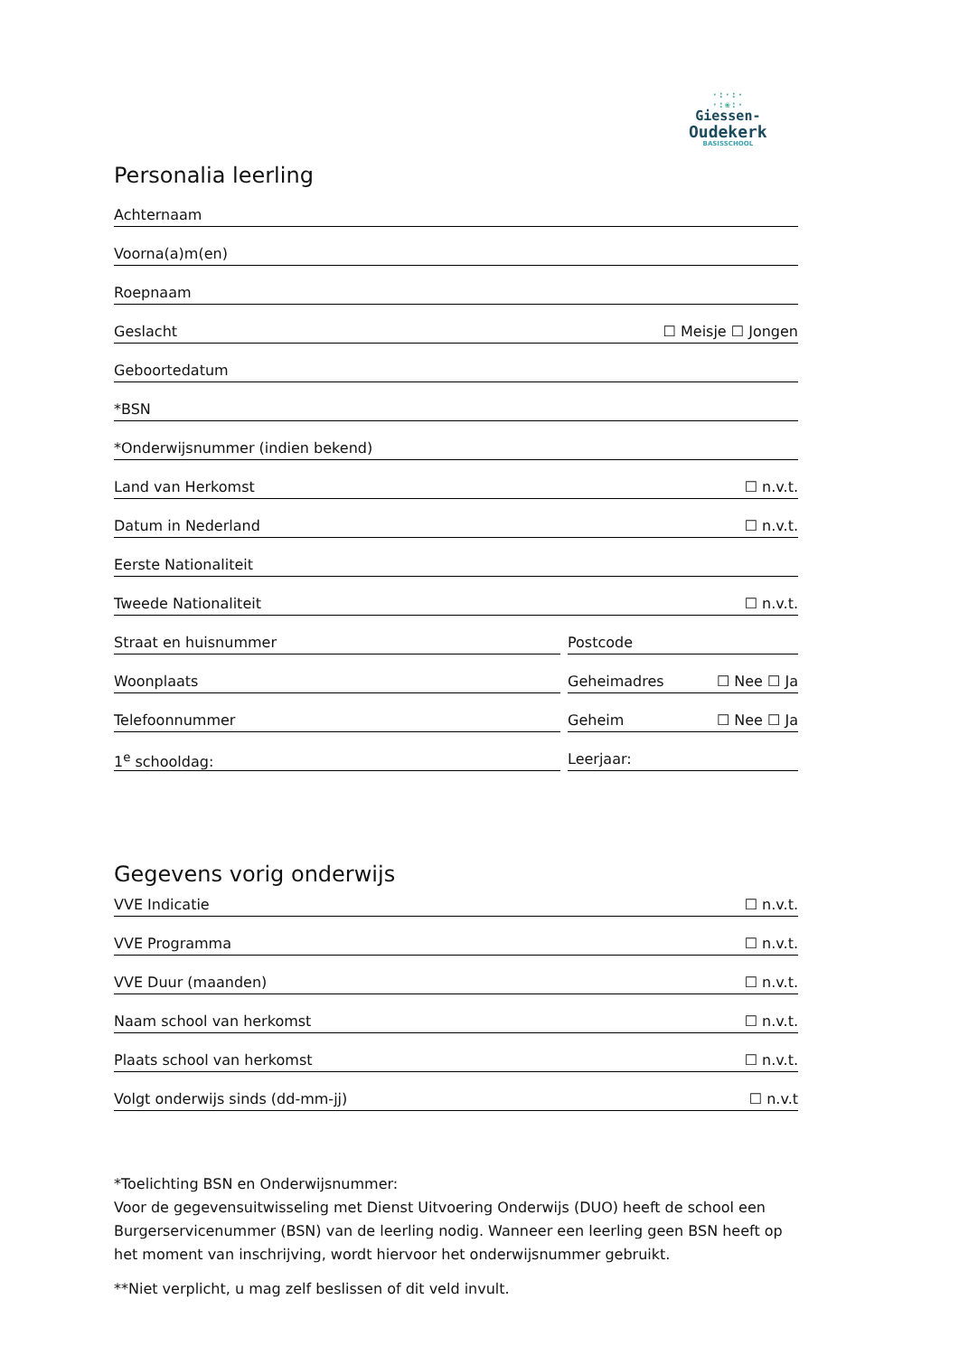·:·:·
·:❀:·
Giessen-
Oudekerk
BASISSCHOOL
Personalia leerling
Achternaam
Voorna(a)m(en)
Roepnaam
Geslacht ☐ Meisje ☐ Jongen
Geboortedatum
*BSN
*Onderwijsnummer (indien bekend)
Land van Herkomst ☐ n.v.t.
Datum in Nederland ☐ n.v.t.
Eerste Nationaliteit
Tweede Nationaliteit ☐ n.v.t.
Straat en huisnummer Postcode
Woonplaats Geheimadres ☐ Nee ☐ Ja
Telefoonnummer Geheim ☐ Nee ☐ Ja
1<sup>e</sup> schooldag: Leerjaar:
Gegevens vorig onderwijs
VVE Indicatie ☐ n.v.t.
VVE Programma ☐ n.v.t.
VVE Duur (maanden) ☐ n.v.t.
Naam school van herkomst ☐ n.v.t.
Plaats school van herkomst ☐ n.v.t.
Volgt onderwijs sinds (dd-mm-jj) ☐ n.v.t
*Toelichting BSN en Onderwijsnummer:
Voor de gegevensuitwisseling met Dienst Uitvoering Onderwijs (DUO) heeft de school een Burgerservicenummer (BSN) van de leerling nodig. Wanneer een leerling geen BSN heeft op het moment van inschrijving, wordt hiervoor het onderwijsnummer gebruikt.
**Niet verplicht, u mag zelf beslissen of dit veld invult.